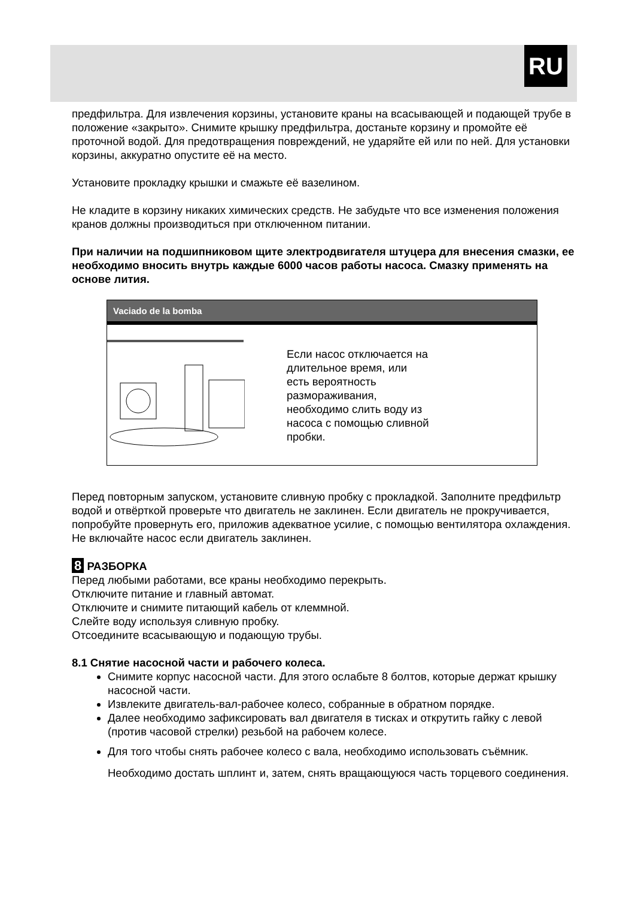RU
предфильтра. Для извлечения корзины, установите краны на всасывающей и подающей трубе в положение «закрыто». Снимите крышку предфильтра, достаньте корзину и промойте её проточной водой. Для предотвращения повреждений, не ударяйте ей или по ней. Для установки корзины, аккуратно опустите её на место.
Установите прокладку крышки и смажьте её вазелином.
Не кладите в корзину никаких химических средств. Не забудьте что все изменения положения кранов должны производиться при отключенном питании.
При наличии на подшипниковом щите электродвигателя штуцера для внесения смазки, ее необходимо вносить внутрь каждые 6000 часов работы насоса. Смазку применять на основе лития.
Vaciado de la bomba
Если насос отключается на длительное время, или есть вероятность размораживания, необходимо слить воду из насоса с помощью сливной пробки.
Перед повторным запуском, установите сливную пробку с прокладкой. Заполните предфильтр водой и отвёрткой проверьте что двигатель не заклинен. Если двигатель не прокручивается, попробуйте провернуть его, приложив адекватное усилие, с помощью вентилятора охлаждения. Не включайте насос если двигатель заклинен.
8 РАЗБОРКА
Перед любыми работами, все краны необходимо перекрыть.
Отключите питание и главный автомат.
Отключите и снимите питающий кабель от клеммной.
Слейте воду используя сливную пробку.
Отсоедините всасывающую и подающую трубы.
8.1 Снятие насосной части и рабочего колеса.
Снимите корпус насосной части. Для этого ослабьте 8 болтов, которые держат крышку насосной части.
Извлеките двигатель-вал-рабочее колесо, собранные в обратном порядке.
Далее необходимо зафиксировать вал двигателя в тисках и открутить гайку с левой (против часовой стрелки) резьбой на рабочем колесе.
Для того чтобы снять рабочее колесо с вала, необходимо использовать съёмник. Необходимо достать шплинт и, затем, снять вращающуюся часть торцевого соединения.